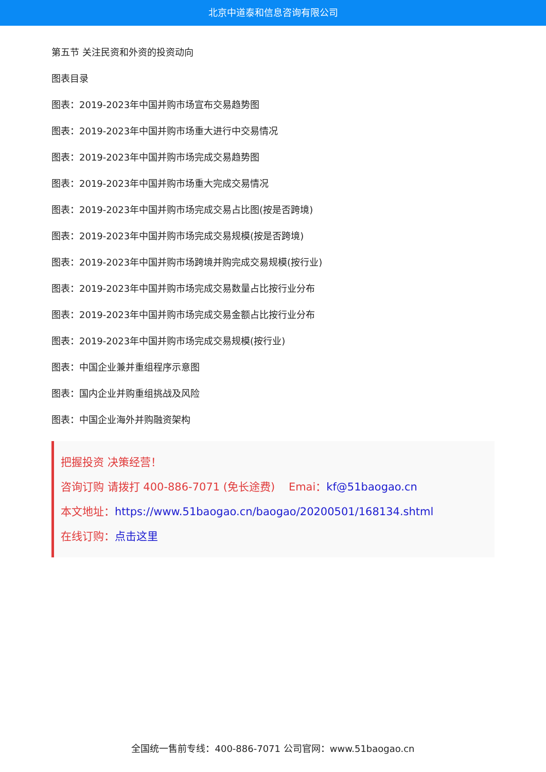北京中道泰和信息咨询有限公司
第五节 关注民资和外资的投资动向
图表目录
图表：2019-2023年中国并购市场宣布交易趋势图
图表：2019-2023年中国并购市场重大进行中交易情况
图表：2019-2023年中国并购市场完成交易趋势图
图表：2019-2023年中国并购市场重大完成交易情况
图表：2019-2023年中国并购市场完成交易占比图(按是否跨境)
图表：2019-2023年中国并购市场完成交易规模(按是否跨境)
图表：2019-2023年中国并购市场跨境并购完成交易规模(按行业)
图表：2019-2023年中国并购市场完成交易数量占比按行业分布
图表：2019-2023年中国并购市场完成交易金额占比按行业分布
图表：2019-2023年中国并购市场完成交易规模(按行业)
图表：中国企业兼并重组程序示意图
图表：国内企业并购重组挑战及风险
图表：中国企业海外并购融资架构
把握投资 决策经营！
咨询订购 请拨打 400-886-7071 (免长途费) Emai：kf@51baogao.cn
本文地址：https://www.51baogao.cn/baogao/20200501/168134.shtml
在线订购：点击这里
全国统一售前专线：400-886-7071 公司官网：www.51baogao.cn